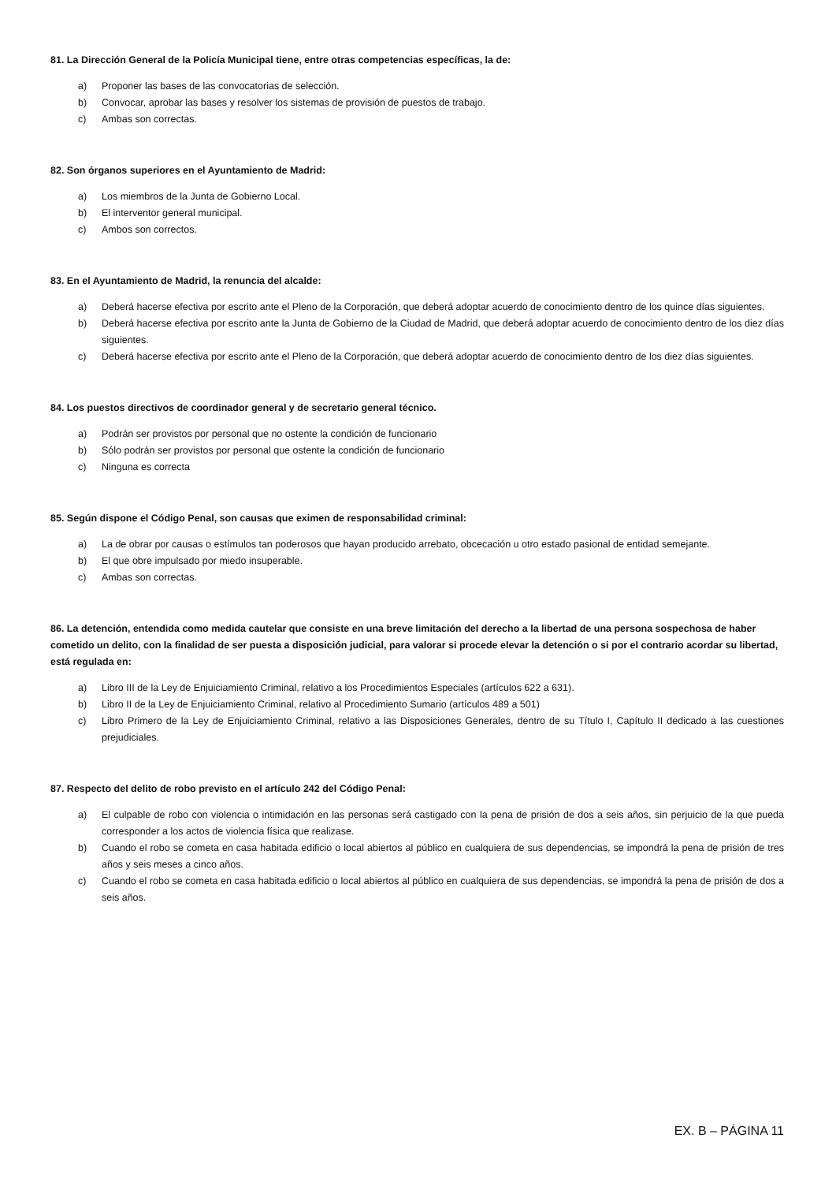81. La Dirección General de la Policía Municipal tiene, entre otras competencias específicas, la de:
a) Proponer las bases de las convocatorias de selección.
b) Convocar, aprobar las bases y resolver los sistemas de provisión de puestos de trabajo.
c) Ambas son correctas.
82. Son órganos superiores en el Ayuntamiento de Madrid:
a) Los miembros de la Junta de Gobierno Local.
b) El interventor general municipal.
c) Ambos son correctos.
83. En el Ayuntamiento de Madrid, la renuncia del alcalde:
a) Deberá hacerse efectiva por escrito ante el Pleno de la Corporación, que deberá adoptar acuerdo de conocimiento dentro de los quince días siguientes.
b) Deberá hacerse efectiva por escrito ante la Junta de Gobierno de la Ciudad de Madrid, que deberá adoptar acuerdo de conocimiento dentro de los diez días siguientes.
c) Deberá hacerse efectiva por escrito ante el Pleno de la Corporación, que deberá adoptar acuerdo de conocimiento dentro de los diez días siguientes.
84. Los puestos directivos de coordinador general y de secretario general técnico.
a) Podrán ser provistos por personal que no ostente la condición de funcionario
b) Sólo podrán ser provistos por personal que ostente la condición de funcionario
c) Ninguna es correcta
85. Según dispone el Código Penal, son causas que eximen de responsabilidad criminal:
a) La de obrar por causas o estímulos tan poderosos que hayan producido arrebato, obcecación u otro estado pasional de entidad semejante.
b) El que obre impulsado por miedo insuperable.
c) Ambas son correctas.
86. La detención, entendida como medida cautelar que consiste en una breve limitación del derecho a la libertad de una persona sospechosa de haber cometido un delito, con la finalidad de ser puesta a disposición judicial, para valorar si procede elevar la detención o si por el contrario acordar su libertad, está regulada en:
a) Libro III de la Ley de Enjuiciamiento Criminal, relativo a los Procedimientos Especiales (artículos 622 a 631).
b) Libro II de la Ley de Enjuiciamiento Criminal, relativo al Procedimiento Sumario (artículos 489 a 501)
c) Libro Primero de la Ley de Enjuiciamiento Criminal, relativo a las Disposiciones Generales, dentro de su Título I, Capítulo II dedicado a las cuestiones prejudiciales.
87. Respecto del delito de robo previsto en el artículo 242 del Código Penal:
a) El culpable de robo con violencia o intimidación en las personas será castigado con la pena de prisión de dos a seis años, sin perjuicio de la que pueda corresponder a los actos de violencia física que realizase.
b) Cuando el robo se cometa en casa habitada edificio o local abiertos al público en cualquiera de sus dependencias, se impondrá la pena de prisión de tres años y seis meses a cinco años.
c) Cuando el robo se cometa en casa habitada edificio o local abiertos al público en cualquiera de sus dependencias, se impondrá la pena de prisión de dos a seis años.
EX. B – PÁGINA 11